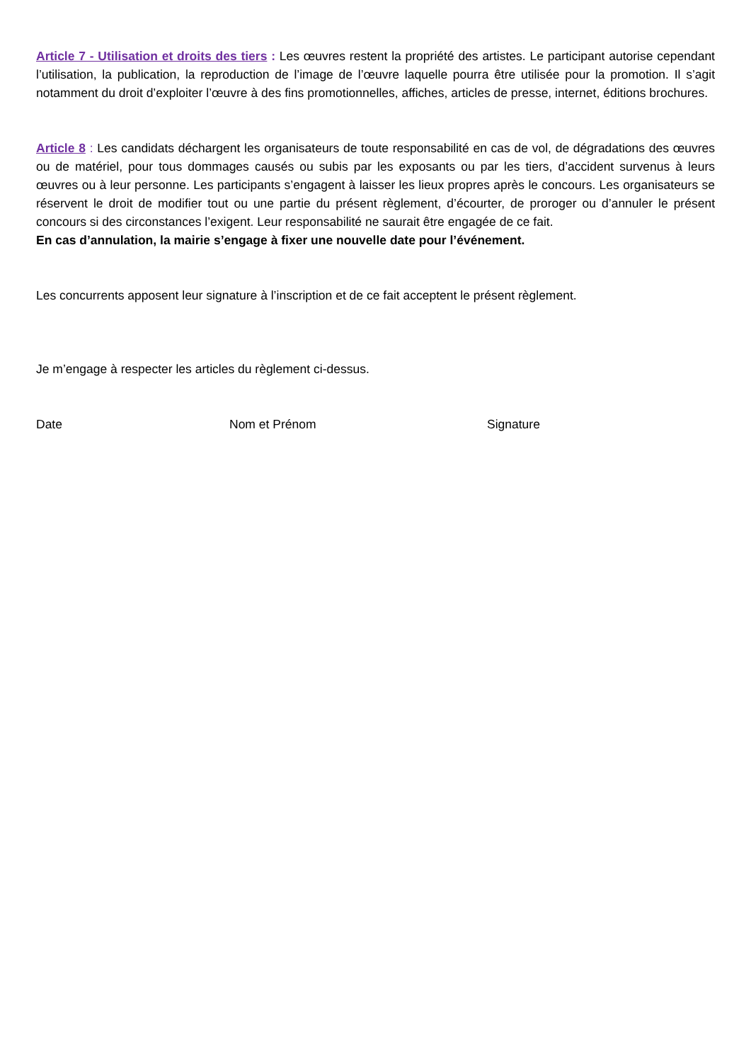Article 7 - Utilisation et droits des tiers : Les œuvres restent la propriété des artistes. Le participant autorise cependant l’utilisation, la publication, la reproduction de l’image de l’œuvre laquelle pourra être utilisée pour la promotion. Il s’agit notamment du droit d’exploiter l’œuvre à des fins promotionnelles, affiches, articles de presse, internet, éditions brochures.
Article 8 : Les candidats déchargent les organisateurs de toute responsabilité en cas de vol, de dégradations des œuvres ou de matériel, pour tous dommages causés ou subis par les exposants ou par les tiers, d’accident survenus à leurs œuvres ou à leur personne. Les participants s’engagent à laisser les lieux propres après le concours. Les organisateurs se réservent le droit de modifier tout ou une partie du présent règlement, d’écourter, de proroger ou d’annuler le présent concours si des circonstances l’exigent. Leur responsabilité ne saurait être engagée de ce fait.
En cas d’annulation, la mairie s’engage à fixer une nouvelle date pour l’événement.
Les concurrents apposent leur signature à l’inscription et de ce fait acceptent le présent règlement.
Je m’engage à respecter les articles du règlement ci-dessus.
Date Nom et Prénom Signature